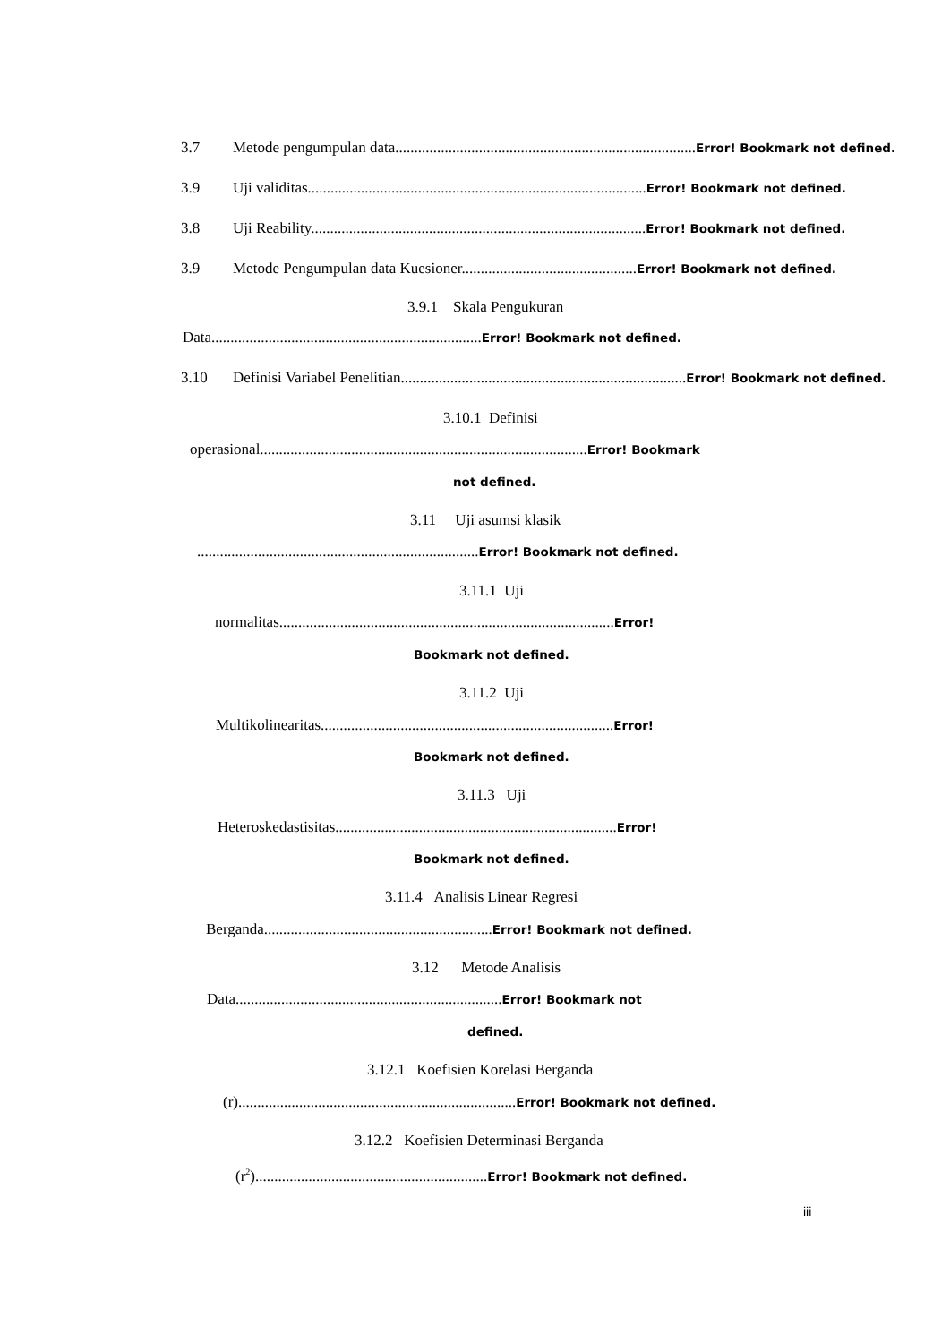3.7 Metode pengumpulan data...............................................................................Error! Bookmark not defined.
3.9 Uji validitas.........................................................................................Error! Bookmark not defined.
3.8 Uji Reability........................................................................................Error! Bookmark not defined.
3.9 Metode Pengumpulan data Kuesioner..............................................Error! Bookmark not defined.
3.9.1 Skala Pengukuran
Data.......................................................................Error! Bookmark not defined.
3.10 Definisi Variabel Penelitian...........................................................................Error! Bookmark not defined.
3.10.1 Definisi
operasional......................................................................................Error! Bookmark
not defined.
3.11 Uji asumsi klasik
..........................................................................Error! Bookmark not defined.
3.11.1 Uji
normalitas........................................................................................Error!
Bookmark not defined.
3.11.2 Uji
Multikolinearitas.............................................................................Error!
Bookmark not defined.
3.11.3 Uji
Heteroskedastisitas..........................................................................Error!
Bookmark not defined.
3.11.4 Analisis Linear Regresi
Berganda............................................................Error! Bookmark not defined.
3.12 Metode Analisis
Data......................................................................Error! Bookmark not
defined.
3.12.1 Koefisien Korelasi Berganda
(r).........................................................................Error! Bookmark not defined.
3.12.2 Koefisien Determinasi Berganda
(r<sup>2</sup>).............................................................Error! Bookmark not defined.
iii